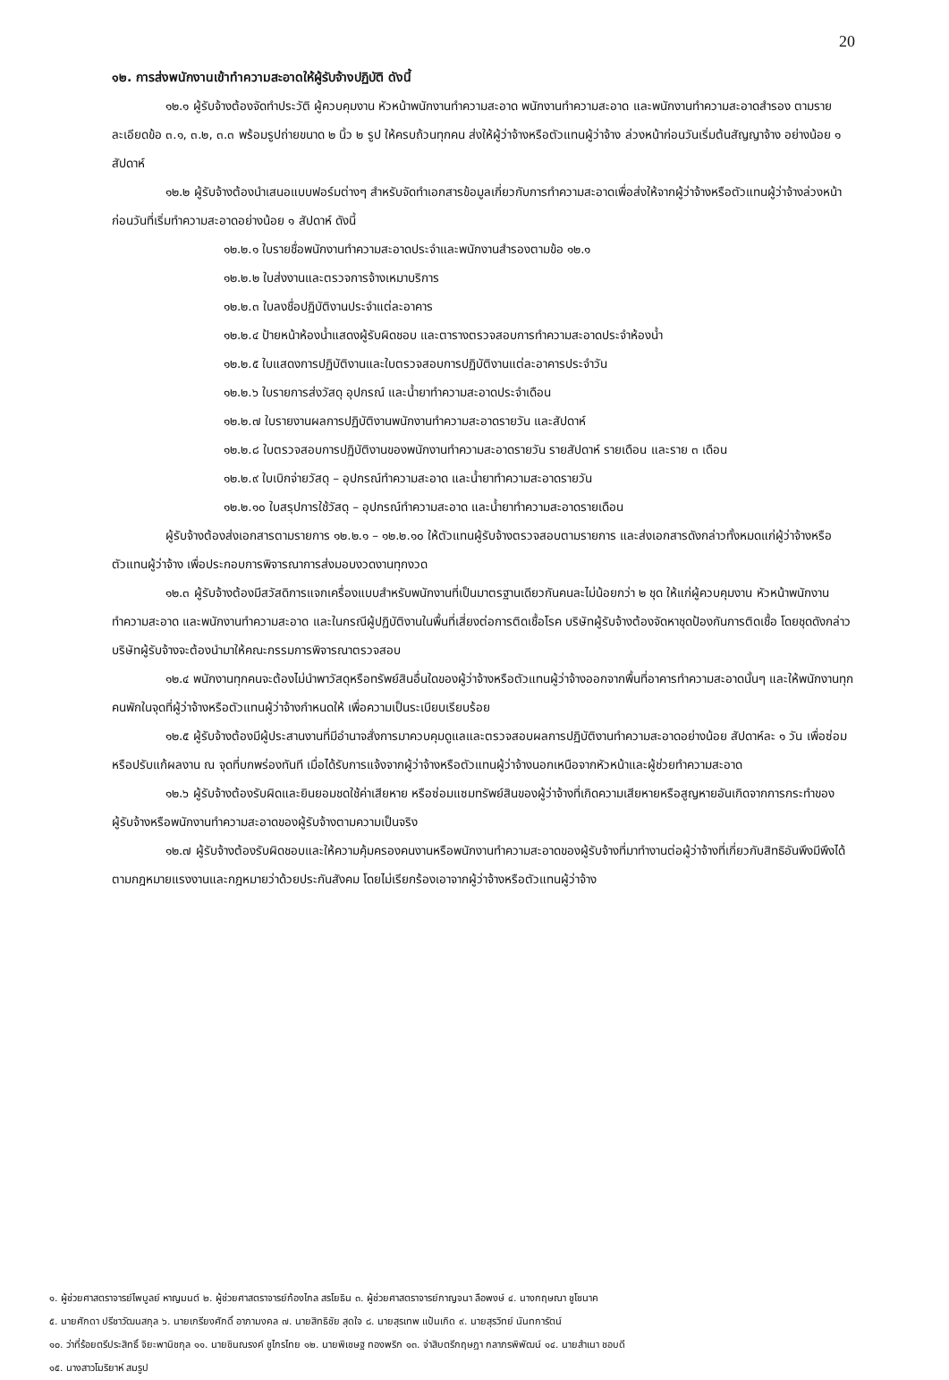20
๑๒. การส่งพนักงานเข้าทำความสะอาดให้ผู้รับจ้างปฏิบัติ ดังนี้
๑๒.๑ ผู้รับจ้างต้องจัดทำประวัติ ผู้ควบคุมงาน หัวหน้าพนักงานทำความสะอาด พนักงานทำความสะอาด และพนักงานทำความสะอาดสำรอง ตามรายละเอียดข้อ ๓.๑, ๓.๒, ๓.๓ พร้อมรูปถ่ายขนาด ๒ นิ้ว ๒ รูป ให้ครบถ้วนทุกคน ส่งให้ผู้ว่าจ้างหรือตัวแทนผู้ว่าจ้าง ล่วงหน้าก่อนวันเริ่มต้นสัญญาจ้าง อย่างน้อย ๑ สัปดาห์
๑๒.๒ ผู้รับจ้างต้องนำเสนอแบบฟอร์มต่างๆ สำหรับจัดทำเอกสารข้อมูลเกี่ยวกับการทำความสะอาดเพื่อส่งให้จากผู้ว่าจ้างหรือตัวแทนผู้ว่าจ้างล่วงหน้าก่อนวันที่เริ่มทำความสะอาดอย่างน้อย ๑ สัปดาห์ ดังนี้
๑๒.๒.๑ ใบรายชื่อพนักงานทำความสะอาดประจำและพนักงานสำรองตามข้อ ๑๒.๑
๑๒.๒.๒ ใบส่งงานและตรวจการจ้างเหมาบริการ
๑๒.๒.๓ ใบลงชื่อปฏิบัติงานประจำแต่ละอาคาร
๑๒.๒.๔ ป้ายหน้าห้องน้ำแสดงผู้รับผิดชอบ และตารางตรวจสอบการทำความสะอาดประจำห้องน้ำ
๑๒.๒.๕ ใบแสดงการปฏิบัติงานและใบตรวจสอบการปฏิบัติงานแต่ละอาคารประจำวัน
๑๒.๒.๖ ใบรายการส่งวัสดุ อุปกรณ์ และน้ำยาทำความสะอาดประจำเดือน
๑๒.๒.๗ ใบรายงานผลการปฏิบัติงานพนักงานทำความสะอาดรายวัน และสัปดาห์
๑๒.๒.๘ ใบตรวจสอบการปฏิบัติงานของพนักงานทำความสะอาดรายวัน รายสัปดาห์ รายเดือน และราย ๓ เดือน
๑๒.๒.๙ ใบเบิกจ่ายวัสดุ – อุปกรณ์ทำความสะอาด และน้ำยาทำความสะอาดรายวัน
๑๒.๒.๑๐ ใบสรุปการใช้วัสดุ – อุปกรณ์ทำความสะอาด และน้ำยาทำความสะอาดรายเดือน
ผู้รับจ้างต้องส่งเอกสารตามรายการ ๑๒.๒.๑ – ๑๒.๒.๑๐ ให้ตัวแทนผู้รับจ้างตรวจสอบตามรายการ และส่งเอกสารดังกล่าวทั้งหมดแก่ผู้ว่าจ้างหรือตัวแทนผู้ว่าจ้าง เพื่อประกอบการพิจารณาการส่งมอบงวดงานทุกงวด
๑๒.๓ ผู้รับจ้างต้องมีสวัสดิการแจกเครื่องแบบสำหรับพนักงานที่เป็นมาตรฐานเดียวกันคนละไม่น้อยกว่า ๒ ชุด ให้แก่ผู้ควบคุมงาน หัวหน้าพนักงานทำความสะอาด และพนักงานทำความสะอาด และในกรณีผู้ปฏิบัติงานในพื้นที่เสี่ยงต่อการติดเชื้อโรค บริษัทผู้รับจ้างต้องจัดหาชุดป้องกันการติดเชื้อ โดยชุดดังกล่าวบริษัทผู้รับจ้างจะต้องนำมาให้คณะกรรมการพิจารณาตรวจสอบ
๑๒.๔ พนักงานทุกคนจะต้องไม่นำพาวัสดุหรือทรัพย์สินอื่นใดของผู้ว่าจ้างหรือตัวแทนผู้ว่าจ้างออกจากพื้นที่อาคารทำความสะอาดนั้นๆ และให้พนักงานทุกคนพักในจุดที่ผู้ว่าจ้างหรือตัวแทนผู้ว่าจ้างกำหนดให้ เพื่อความเป็นระเบียบเรียบร้อย
๑๒.๕ ผู้รับจ้างต้องมีผู้ประสานงานที่มีอำนาจสั่งการมาควบคุมดูแลและตรวจสอบผลการปฏิบัติงานทำความสะอาดอย่างน้อย สัปดาห์ละ ๑ วัน เพื่อซ่อมหรือปรับแก้ผลงาน ณ จุดที่บกพร่องทันที เมื่อได้รับการแจ้งจากผู้ว่าจ้างหรือตัวแทนผู้ว่าจ้างนอกเหนือจากหัวหน้าและผู้ช่วยทำความสะอาด
๑๒.๖ ผู้รับจ้างต้องรับผิดและยินยอมชดใช้ค่าเสียหาย หรือซ่อมแซมทรัพย์สินของผู้ว่าจ้างที่เกิดความเสียหายหรือสูญหายอันเกิดจากการกระทำของผู้รับจ้างหรือพนักงานทำความสะอาดของผู้รับจ้างตามความเป็นจริง
๑๒.๗ ผู้รับจ้างต้องรับผิดชอบและให้ความคุ้มครองคนงานหรือพนักงานทำความสะอาดของผู้รับจ้างที่มาทำงานต่อผู้ว่าจ้างที่เกี่ยวกับสิทธิอันพึงมีพึงได้ตามกฎหมายแรงงานและกฎหมายว่าด้วยประกันสังคม โดยไม่เรียกร้องเอาจากผู้ว่าจ้างหรือตัวแทนผู้ว่าจ้าง
๑. ผู้ช่วยศาสตราจารย์ไพบูลย์ หาญมนต์ ๒. ผู้ช่วยศาสตราจารย์ก้องไกล สรโยธิน ๓. ผู้ช่วยศาสตราจารย์กาญจนา ลือพงษ์ ๔. นางกฤษณา ชูโชนาค
๕. นายศักดา ปรีชาวัฒนสกุล ๖. นายเกรียงศักดิ์ อาภามงคล ๗. นายสิทธิชัย สุดใจ ๘. นายสุรเทพ แป้นเกิด ๙. นายสุรวิทย์ นันทการัตน์
๑๐. ว่าที่ร้อยตรีประสิทธิ์ จิยะพานิชกุล ๑๑. นายชินณรงค์ ชูไกรไทย ๑๒. นายพิเชษฐ ทองพริก ๑๓. จ่าสิบตรีกฤษฎา กลาภรพิพัฒน์ ๑๔. นายสำเนา ชอบดี
๑๕. นางสาวโมริยาห์ สมรูป